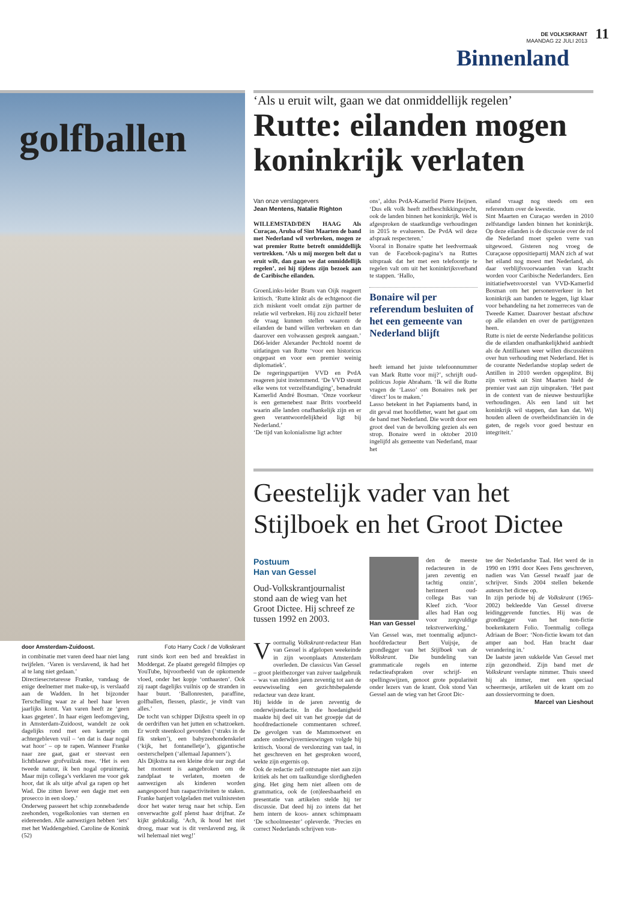DE VOLKSKRANT
MAANDAG 22 JULI 2013
11
Binnenland
golfballen
door Amsterdam-Zuidoost. Foto Harry Cock / de Volkskrant
in combinatie met varen deed haar niet lang twijfelen. ‘Varen is verslavend, ik had het al te lang niet gedaan.’
Directiesecretaresse Franke, vandaag de enige deelnemer met make-up, is verslaafd aan de Wadden. In het bijzonder Terschelling waar ze al heel haar leven jaarlijks komt. Van varen heeft ze ‘geen kaas gegeten’. In haar eigen leefomgeving, in Amsterdam-Zuidoost, wandelt ze ook dagelijks rond met een karretje om achtergebleven vuil – ‘en dat is daar nogal wat hoor’ – op te rapen. Wanneer Franke naar zee gaat, gaat er steevast een lichtblauwe grofvuilzak mee. ‘Het is een tweede natuur, ik ben nogal opruimerig. Maar mijn collega’s verklaren me voor gek hoor, dat ik als uitje afval ga rapen op het Wad. Die zitten liever een dagje met een prosecco in een sloep.’
Onderweg passeert het schip zonnebadende zeehonden, vogelkolonies van sternen en eidereenden. Alle aanwezigen hebben ‘iets’ met het Waddengebied. Caroline de Konink (52)
runt sinds kort een bed and breakfast in Moddergat. Ze plaatst geregeld filmpjes op YouTube, bijvoorbeeld van de opkomende vloed, onder het kopje ‘onthaasten’. Ook zij raapt dagelijks vuilnis op de stranden in haar buurt. ‘Ballonresten, paraffine, golfballen, flessen, plastic, je vindt van alles.’
De tocht van schipper Dijkstra speelt in op de oerdriften van het jutten en schatzoeken. Er wordt steenkool gevonden (‘straks in de fik steken’), een babyzeehondenskelet (‘kijk, het fontanelletje’), gigantische oesterschelpen (‘allemaal Japanners’).
Als Dijkstra na een kleine drie uur zegt dat het moment is aangebroken om de zandplaat te verlaten, moeten de aanwezigen als kinderen worden aangespoord hun raapactiviteiten te staken. Franke banjert volgeladen met vuilnisresten door het water terug naar het schip. Een onverwachte golf plenst haar drijfnat. Ze kijkt gelukzalig. ‘Ach, ik houd het niet droog, maar wat is dit verslavend zeg, ik wil helemaal niet weg!’
‘Als u eruit wilt, gaan we dat onmiddellijk regelen’
Rutte: eilanden mogen koninkrijk verlaten
Van onze verslaggevers
Jean Mentens, Natalie Righton
WILLEMSTAD/DEN HAAG Als Curaçao, Aruba of Sint Maarten de band met Nederland wil verbreken, mogen ze wat premier Rutte betreft onmiddellijk vertrekken. ‘Als u mij morgen belt dat u eruit wilt, dan gaan we dat onmiddellijk regelen’, zei hij tijdens zijn bezoek aan de Caribische eilanden.
GroenLinks-leider Bram van Oijk reageert kritisch. ‘Rutte klinkt als de echtgenoot die zich miskent voelt omdat zijn partner de relatie wil verbreken. Hij zou zichzelf beter de vraag kunnen stellen waarom de eilanden de band willen verbreken en dan daarover een volwassen gesprek aangaan.’ D66-leider Alexander Pechtold noemt de uitlatingen van Rutte ‘voor een historicus ongepast en voor een premier weinig diplomatiek’.
De regeringspartijen VVD en PvdA reageren juist instemmend. ‘De VVD steunt elke wens tot verzelfstandiging’, benadrukt Kamerlid André Bosman. ‘Onze voorkeur is een gemenebest naar Brits voorbeeld waarin alle landen onafhankelijk zijn en er geen verantwoordelijkheid ligt bij Nederland.’
‘De tijd van kolonialisme ligt achter
ons’, aldus PvdA-Kamerlid Pierre Heijnen. ‘Dus elk volk heeft zelfbeschikkingsrecht, ook de landen binnen het koninkrijk. Wel is afgesproken de staatkundige verhoudingen in 2015 te evalueren. De PvdA wil deze afspraak respecteren.’
Vooral in Bonaire spatte het leedvermaak van de Facebook-pagina’s na Ruttes uitspraak dat het met een telefoontje te regelen valt om uit het koninkrijksverband te stappen. ‘Hallo,
Bonaire wil per referendum besluiten of het een gemeente van Nederland blijft
heeft iemand het juiste telefoonnummer van Mark Rutte voor mij?’, schrijft oud-politicus Jopie Abraham. ‘Ik wil die Rutte vragen de ‘Lasso’ om Bonaires nek per ‘direct’ los te maken.’
Lasso betekent in het Papiaments band, in dit geval met hoofdletter, want het gaat om de band met Nederland. Die wordt door een groot deel van de bevolking gezien als een strop. Bonaire werd in oktober 2010 ingelijfd als gemeente van Nederland, maar het
eiland vraagt nog steeds om een referendum over de kwestie.
Sint Maarten en Curaçao werden in 2010 zelfstandige landen binnen het koninkrijk. Op deze eilanden is de discussie over de rol die Nederland moet spelen verre van uitgewoed. Gisteren nog vroeg de Curaçaose oppositiepartij MAN zich af wat het eiland nog moest met Nederland, als daar verblijfsvoorwaarden van kracht worden voor Caribische Nederlanders. Een initiatiefwetsvoorstel van VVD-Kamerlid Bosman om het personenverkeer in het koninkrijk aan banden te leggen, ligt klaar voor behandeling na het zomerreces van de Tweede Kamer. Daarover bestaat afschuw op alle eilanden en over de partijgrenzen heen.
Rutte is niet de eerste Nederlandse politicus die de eilanden onafhankelijkheid aanbiedt als de Antillianen weer willen discussiëren over hun verhouding met Nederland. Het is de courante Nederlandse stoplap sedert de Antillen in 2010 werden opgesplitst. Bij zijn vertrek uit Sint Maarten hield de premier vast aan zijn uitspraken. ‘Het past in de context van de nieuwe bestuurlijke verhoudingen. Als een land uit het koninkrijk wil stappen, dan kan dat. Wij houden alleen de overheidsfinanciën in de gaten, de regels voor goed bestuur en integriteit.’
Geestelijk vader van het Stijlboek en het Groot Dictee
Postuum
Han van Gessel
Oud-Volkskrantjournalist stond aan de wieg van het Groot Dictee. Hij schreef ze tussen 1992 en 2003.
Voormalig Volkskrant-redacteur Han van Gessel is afgelopen weekeinde in zijn woonplaats Amsterdam overleden. De classicus Van Gessel – groot pleitbezorger van zuiver taalgebruik – was van midden jaren zeventig tot aan de eeuwwisseling een gezichtsbepalende redacteur van deze krant.
Hij leidde in de jaren zeventig de onderwijsredactie. In die hoedanigheid maakte hij deel uit van het groepje dat de hoofdredactionele commentaren schreef. De gevolgen van de Mammoetwet en andere onderwijsvernieuwingen volgde hij kritisch. Vooral de verslonzing van taal, in het geschreven en het gesproken woord, wekte zijn ergernis op.
Ook de redactie zelf ontsnapte niet aan zijn kritiek als het om taalkundige slordigheden ging. Het ging hem niet alleen om de grammatica, ook de (on)leesbaarheid en presentatie van artikelen stelde hij ter discussie. Dat deed hij zo intens dat het hem intern de koos- annex schimpnaam ‘De schoolmeester’ opleverde. ‘Precies en correct Nederlands schrijven von-
Han van Gessel
den de meeste redacteuren in de jaren zeventig en tachtig onzin’, herinnert oud-collega Bas van Kleef zich. ‘Voor alles had Han oog voor zorgvuldige tekstverwerking.’
Van Gessel was, met toenmalig adjunct-hoofdredacteur Bert Vuijsje, de grondlegger van het Stijlboek van de Volkskrant. Die bundeling van grammaticale regels en interne redactieafspraken over schrijf- en spellingswijzen, genoot grote populariteit onder lezers van de krant. Ook stond Van Gessel aan de wieg van het Groot Dic-
tee der Nederlandse Taal. Het werd de in 1990 en 1991 door Kees Fens geschreven, nadien was Van Gessel twaalf jaar de schrijver. Sinds 2004 stellen bekende auteurs het dictee op.
In zijn periode bij de Volkskrant (1965-2002) bekleedde Van Gessel diverse leidinggevende functies. Hij was de grondlegger van het non-fictie boekenkatern Folio. Toenmalig collega Adriaan de Boer: ‘Non-fictie kwam tot dan amper aan bod. Han bracht daar verandering in.’
De laatste jaren sukkelde Van Gessel met zijn gezondheid. Zijn band met de Volkskrant verslapte nimmer. Thuis sneed hij als immer, met een speciaal scheermesje, artikelen uit de krant om zo aan dossiervorming te doen. Marcel van Lieshout